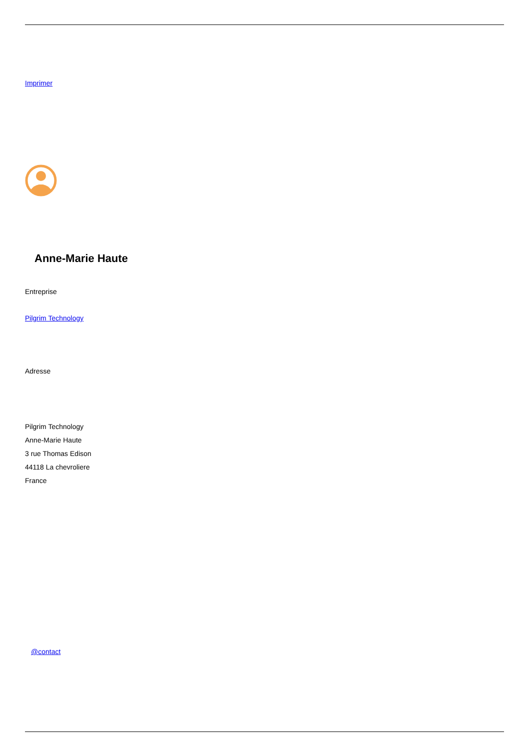Imprimer
Anne-Marie Haute
Entreprise
Pilgrim Technology
Adresse
Pilgrim Technology
Anne-Marie Haute
3 rue Thomas Edison
44118 La chevroliere
France
@contact